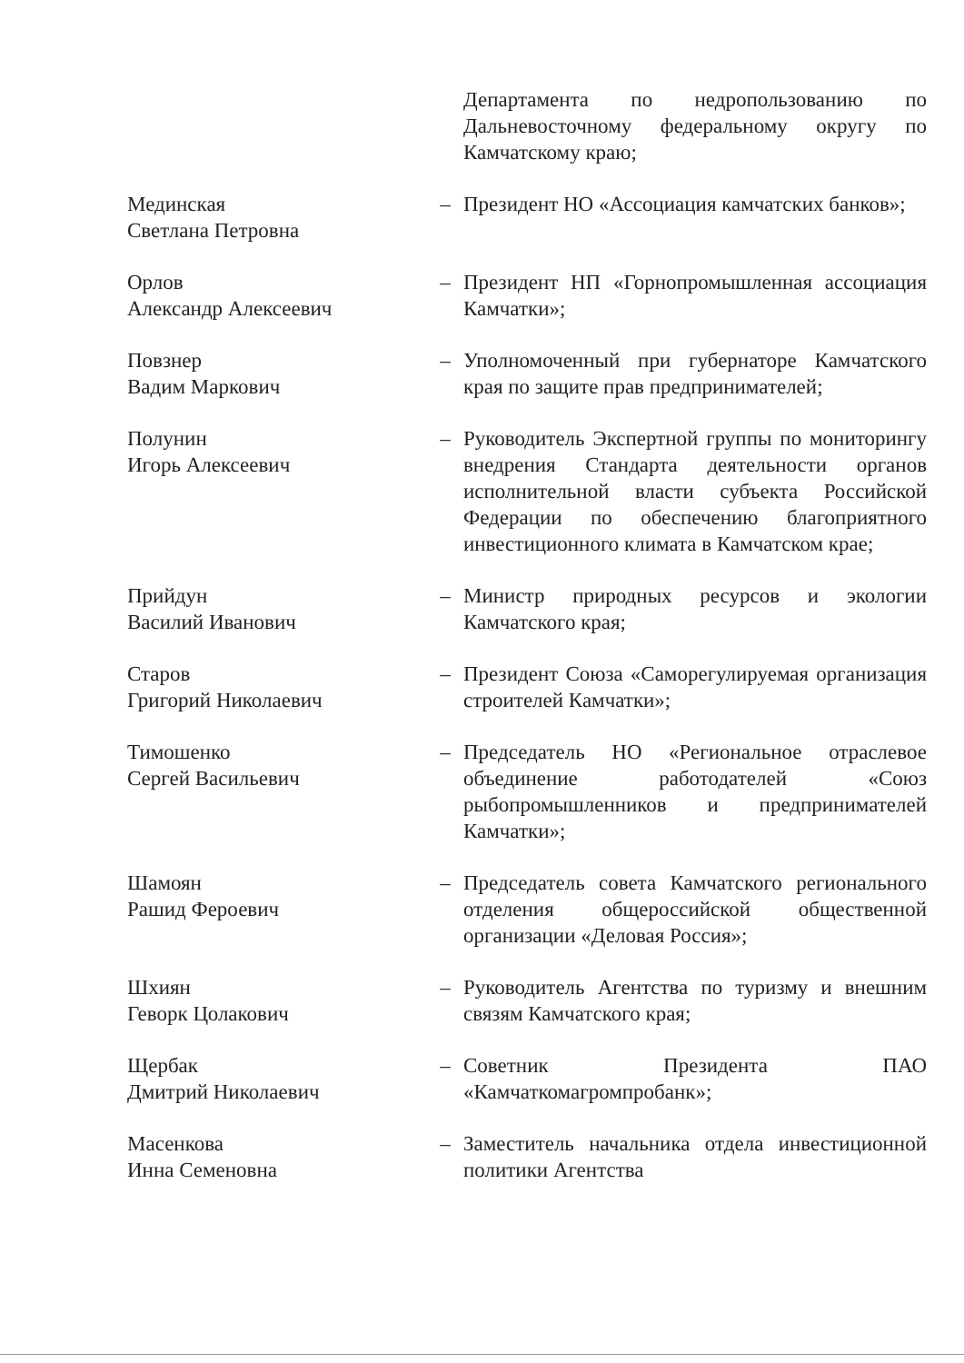| | | Департамента по недропользованию по Дальневосточному федеральному округу по Камчатскому краю; |
| Мединская Светлана Петровна | – | Президент НО «Ассоциация камчатских банков»; |
| Орлов Александр Алексеевич | – | Президент НП «Горнопромышленная ассоциация Камчатки»; |
| Повзнер Вадим Маркович | – | Уполномоченный при губернаторе Камчатского края по защите прав предпринимателей; |
| Полунин Игорь Алексеевич | – | Руководитель Экспертной группы по мониторингу внедрения Стандарта деятельности органов исполнительной власти субъекта Российской Федерации по обеспечению благоприятного инвестиционного климата в Камчатском крае; |
| Прийдун Василий Иванович | – | Министр природных ресурсов и экологии Камчатского края; |
| Старов Григорий Николаевич | – | Президент Союза «Саморегулируемая организация строителей Камчатки»; |
| Тимошенко Сергей Васильевич | – | Председатель НО «Региональное отраслевое объединение работодателей «Союз рыбопромышленников и предпринимателей Камчатки»; |
| Шамоян Рашид Фероевич | – | Председатель совета Камчатского регионального отделения общероссийской общественной организации «Деловая Россия»; |
| Шхиян Геворк Цолакович | – | Руководитель Агентства по туризму и внешним связям Камчатского края; |
| Щербак Дмитрий Николаевич | – | Советник Президента ПАО «Камчаткомагромпробанк»; |
| Масенкова Инна Семеновна | – | Заместитель начальника отдела инвестиционной политики Агентства |